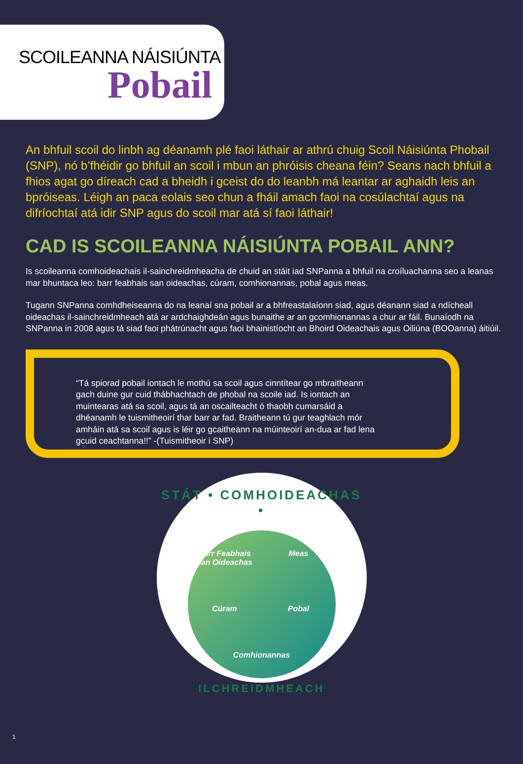SCOILEANNA NÁISIÚNTA
Pobail
An bhfuil scoil do linbh ag déanamh plé faoi láthair ar athrú chuig Scoil Náisiúnta Phobail (SNP), nó b’fhéidir go bhfuil an scoil i mbun an phróisis cheana féin? Seans nach bhfuil a fhios agat go díreach cad a bheidh i gceist do do leanbh má leantar ar aghaidh leis an bpróiseas. Léigh an paca eolais seo chun a fháil amach faoi na cosúlachtaí agus na difríochtaí atá idir SNP agus do scoil mar atá sí faoi láthair!
CAD IS SCOILEANNA NÁISIÚNTA POBAIL ANN?
Is scoileanna comhoideachais il-sainchreidmheacha de chuid an stáit iad SNPanna a bhfuil na croíluachanna seo a leanas mar bhuntaca leo: barr feabhais san oideachas, cúram, comhionannas, pobal agus meas.
Tugann SNPanna comhdheiseanna do na leanaí sna pobail ar a bhfreastalaíonn siad, agus déanann siad a ndícheall oideachas il-sainchreidmheach atá ar ardchaighdeán agus bunaithe ar an gcomhionannas a chur ar fáil. Bunaíodh na SNPanna in 2008 agus tá siad faoi phátrúnacht agus faoi bhainistíocht an Bhoird Oideachais agus Oiliúna (BOOanna) áitiúil.
“Tá spiorad pobail iontach le mothú sa scoil agus cinntítear go mbraitheann gach duine gur cuid thábhachtach de phobal na scoile iad. Is iontach an muintearas atá sa scoil, agus tá an oscailteacht ó thaobh cumarsáid a dhéanamh le tuismitheoirí thar barr ar fad. Braitheann tú gur teaghlach mór amháin atá sa scoil agus is léir go gcaitheann na múinteoirí an-dua ar fad lena gcuid ceachtanna!!” -(Tuismitheoir i SNP)
STÁT • COMHOIDEACHAS •
Barr Feabhais san Oideachas Meas Cúram Pobal Comhionannas
ILCHREIDMHEACH
1